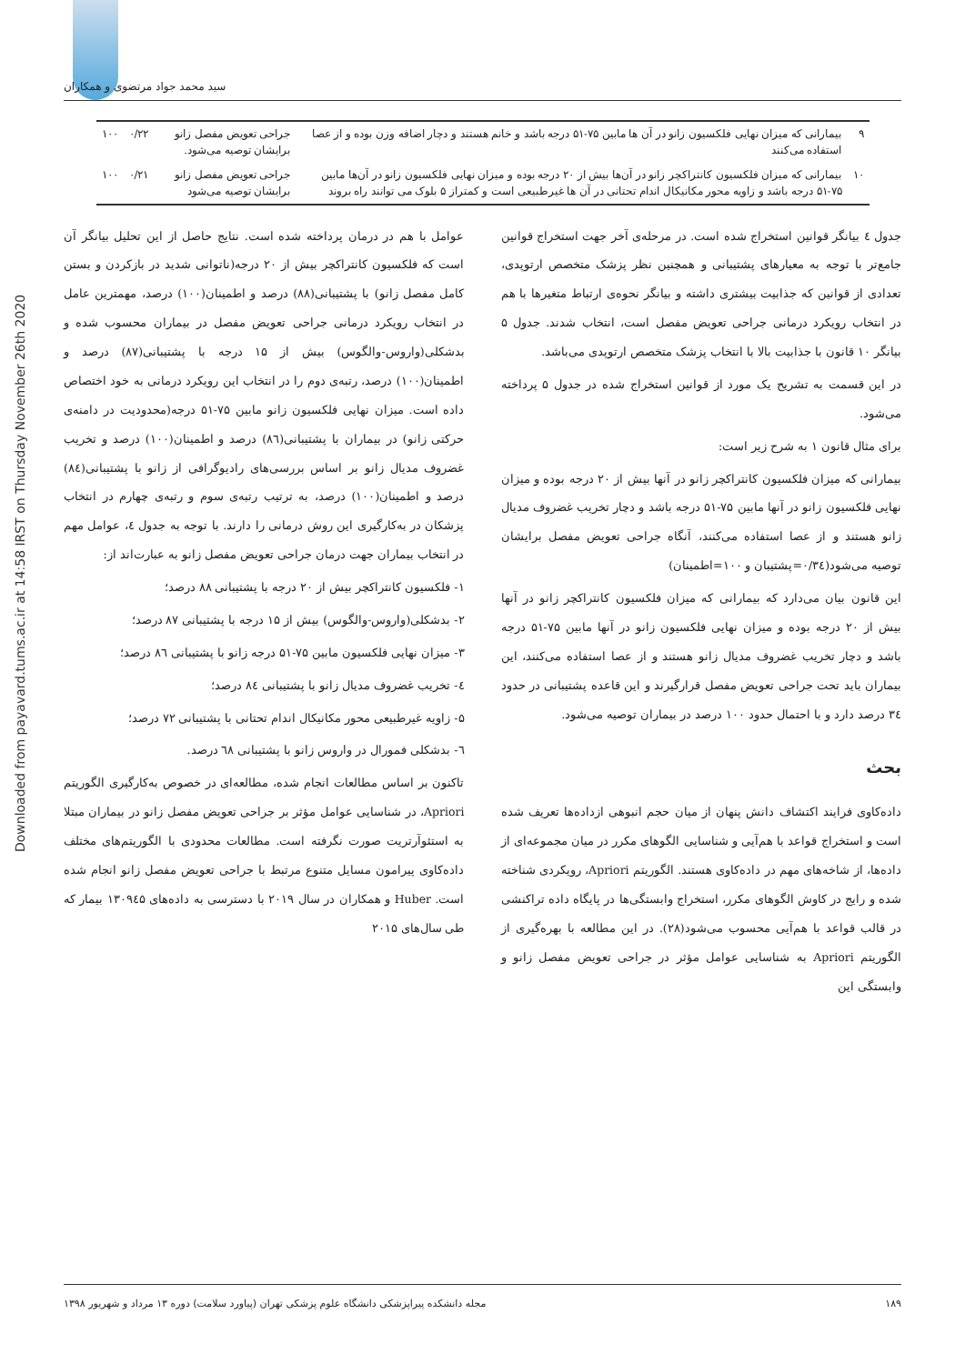سید محمد جواد مرتضوی و همکاران
Downloaded from payavard.tums.ac.ir at 14:58 IRST on Thursday November 26th 2020
| ۹ | بیمارانی که میزان نهایی فلکسیون زانو در آن ها مابین ۷۵-۵۱ درجه باشد و خانم هستند و دچار اضافه وزن بوده و از عصا استفاده می‌کنند | جراحی تعویض مفصل زانو برایشان توصیه می‌شود. | ۰/۲۲ | ۱۰۰ |
| ۱۰ | بیمارانی که میزان فلکسیون کانتراکچر زانو در آن‌ها بیش از ۲۰ درجه بوده و میزان نهایی فلکسیون زانو در آن‌ها مابین ۷۵-۵۱ درجه باشد و زاویه محور مکانیکال اندام تحتانی در آن ها غیرطبیعی است و کمتراز ۵ بلوک می توانند راه بروند | جراحی تعویض مفصل زانو برایشان توصیه می‌شود | ۰/۲۱ | ۱۰۰ |
جدول ٤ بیانگر قوانین استخراج شده است. در مرحله‌ی آخر جهت استخراج قوانین جامع‌تر با توجه به معیارهای پشتیبانی و همچنین نظر پزشک متخصص ارتوپدی، تعدادی از قوانین که جذابیت بیشتری داشته و بیانگر نحوه‌ی ارتباط متغیرها با هم در انتخاب رویکرد درمانی جراحی تعویض مفصل است، انتخاب شدند. جدول ۵ بیانگر ۱۰ قانون با جذابیت بالا با انتخاب پزشک متخصص ارتوپدی می‌باشد.
در این قسمت به تشریح یک مورد از قوانین استخراج شده در جدول ۵ پرداخته می‌شود.
برای مثال قانون ۱ به شرح زیر است:
بیمارانی که میزان فلکسیون کانتراکچر زانو در آنها بیش از ۲۰ درجه بوده و میزان نهایی فلکسیون زانو در آنها مابین ۷۵-۵۱ درجه باشد و دچار تخریب غضروف مدیال زانو هستند و از عصا استفاده می‌کنند، آنگاه جراحی تعویض مفصل برایشان توصیه می‌شود(۰/۳٤=پشتیبان و ۱۰۰=اطمینان)
این قانون بیان می‌دارد که بیمارانی که میزان فلکسیون کانتراکچر زانو در آنها بیش از ۲۰ درجه بوده و میزان نهایی فلکسیون زانو در آنها مابین ۷۵-۵۱ درجه باشد و دچار تخریب غضروف مدیال زانو هستند و از عصا استفاده می‌کنند، این بیماران باید تحت جراحی تعویض مفصل قرارگیرند و این قاعده پشتیبانی در حدود ۳٤ درصد دارد و با احتمال حدود ۱۰۰ درصد در بیماران توصیه می‌شود.
بحث
داده‌کاوی فرایند اکتشاف دانش پنهان از میان حجم انبوهی ازداده‌ها تعریف شده است و استخراج قواعد با هم‌آیی و شناسایی الگوهای مکرر در میان مجموعه‌ای از داده‌ها، از شاخه‌های مهم در داده‌کاوی هستند. الگوریتم Apriori، رویکردی شناخته شده و رایج در کاوش الگوهای مکرر، استخراج وابستگی‌ها در پایگاه داده تراکنشی در قالب قواعد با هم‌آیی محسوب می‌شود(۲۸). در این مطالعه با بهره‌گیری از الگوریتم Apriori به شناسایی عوامل مؤثر در جراحی تعویض مفصل زانو و وابستگی این
عوامل با هم در درمان پرداخته شده است. نتایج حاصل از این تحلیل بیانگر آن است که فلکسیون کانتراکچر بیش از ۲۰ درجه(ناتوانی شدید در بازکردن و بستن کامل مفصل زانو) با پشتیبانی(۸۸) درصد و اطمینان(۱۰۰) درصد، مهمترین عامل در انتخاب رویکرد درمانی جراحی تعویض مفصل در بیماران محسوب شده و بدشکلی(واروس-والگوس) بیش از ۱۵ درجه با پشتیبانی(۸۷) درصد و اطمینان(۱۰۰) درصد، رتبه‌ی دوم را در انتخاب این رویکرد درمانی به خود اختصاص داده است. میزان نهایی فلکسیون زانو مابین ۷۵-۵۱ درجه(محدودیت در دامنه‌ی حرکتی زانو) در بیماران با پشتیبانی(۸٦) درصد و اطمینان(۱۰۰) درصد و تخریب غضروف مدیال زانو بر اساس بررسی‌های رادیوگرافی از زانو با پشتیبانی(۸٤) درصد و اطمینان(۱۰۰) درصد، به ترتیب رتبه‌ی سوم و رتبه‌ی چهارم در انتخاب پزشکان در به‌کارگیری این روش درمانی را دارند. با توجه به جدول ٤، عوامل مهم در انتخاب بیماران جهت درمان جراحی تعویض مفصل زانو به عبارت‌اند از:
۱- فلکسیون کانتراکچر بیش از ۲۰ درجه با پشتیبانی ۸۸ درصد؛
۲- بدشکلی(واروس-والگوس) بیش از ۱۵ درجه با پشتیبانی ۸۷ درصد؛
۳- میزان نهایی فلکسیون مابین ۷۵-۵۱ درجه زانو با پشتیبانی ۸٦ درصد؛
٤- تخریب غضروف مدیال زانو با پشتیبانی ۸٤ درصد؛
۵- زاویه غیرطبیعی محور مکانیکال اندام تحتانی با پشتیبانی ۷۲ درصد؛
٦- بدشکلی فمورال در واروس زانو با پشتیبانی ٦۸ درصد.
تاکنون بر اساس مطالعات انجام شده، مطالعه‌ای در خصوص به‌کارگیری الگوریتم Apriori، در شناسایی عوامل مؤثر بر جراحی تعویض مفصل زانو در بیماران مبتلا به استئوآرتریت صورت نگرفته است. مطالعات محدودی با الگوریتم‌های مختلف داده‌کاوی پیرامون مسایل متنوع مرتبط با جراحی تعویض مفصل زانو انجام شده است. Huber و همکاران در سال ۲۰۱۹ با دسترسی به داده‌های ۱۳۰۹٤۵ بیمار که طی سال‌های ۲۰۱۵
۱۸۹ مجله دانشکده پیراپزشکی دانشگاه علوم پزشکی تهران (پیاورد سلامت) دوره ۱۳ مرداد و شهریور ۱۳۹۸